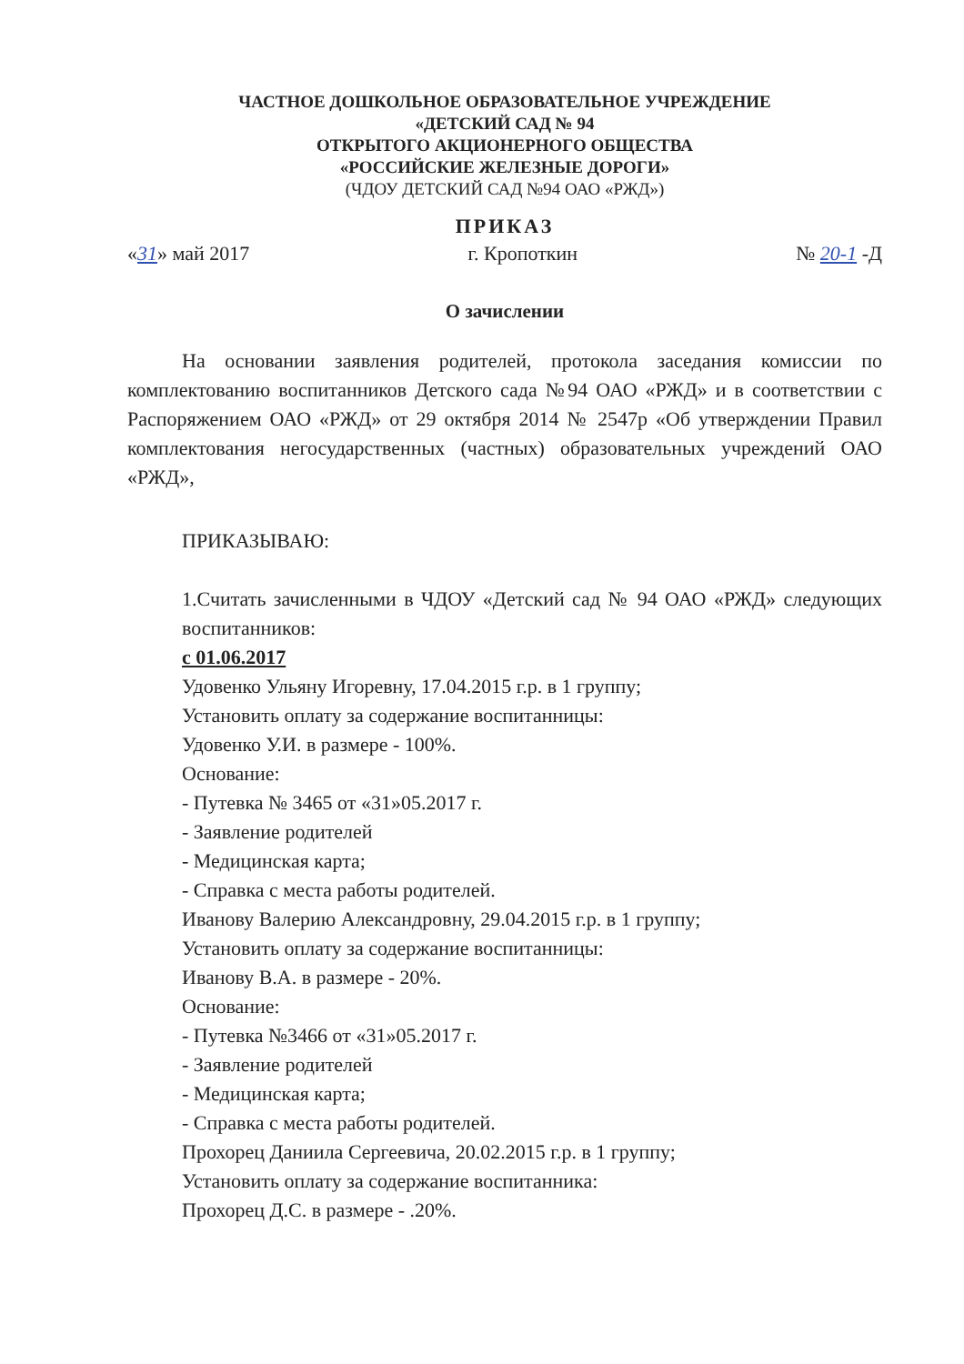ЧАСТНОЕ ДОШКОЛЬНОЕ ОБРАЗОВАТЕЛЬНОЕ УЧРЕЖДЕНИЕ
«ДЕТСКИЙ САД № 94
ОТКРЫТОГО АКЦИОНЕРНОГО ОБЩЕСТВА
«РОССИЙСКИЕ ЖЕЛЕЗНЫЕ ДОРОГИ»
(ЧДОУ ДЕТСКИЙ САД №94 ОАО «РЖД»)
ПРИКАЗ
«31» май 2017 г. Кропоткин № 20-1 -Д
О зачислении
На основании заявления родителей, протокола заседания комиссии по комплектованию воспитанников Детского сада №94 ОАО «РЖД» и в соответствии с Распоряжением ОАО «РЖД» от 29 октября 2014 № 2547р «Об утверждении Правил комплектования негосударственных (частных) образовательных учреждений ОАО «РЖД»,
ПРИКАЗЫВАЮ:
1.Считать зачисленными в ЧДОУ «Детский сад № 94 ОАО «РЖД» следующих воспитанников:
с 01.06.2017
Удовенко Ульяну Игоревну, 17.04.2015 г.р. в 1 группу;
Установить оплату за содержание воспитанницы:
Удовенко У.И. в размере - 100%.
Основание:
- Путевка № 3465 от «31»05.2017 г.
- Заявление родителей
- Медицинская карта;
- Справка с места работы родителей.
Иванову Валерию Александровну, 29.04.2015 г.р. в 1 группу;
Установить оплату за содержание воспитанницы:
Иванову В.А. в размере - 20%.
Основание:
- Путевка №3466 от «31»05.2017 г.
- Заявление родителей
- Медицинская карта;
- Справка с места работы родителей.
Прохорец Даниила Сергеевича, 20.02.2015 г.р. в 1 группу;
Установить оплату за содержание воспитанника:
Прохорец Д.С. в размере - .20%.